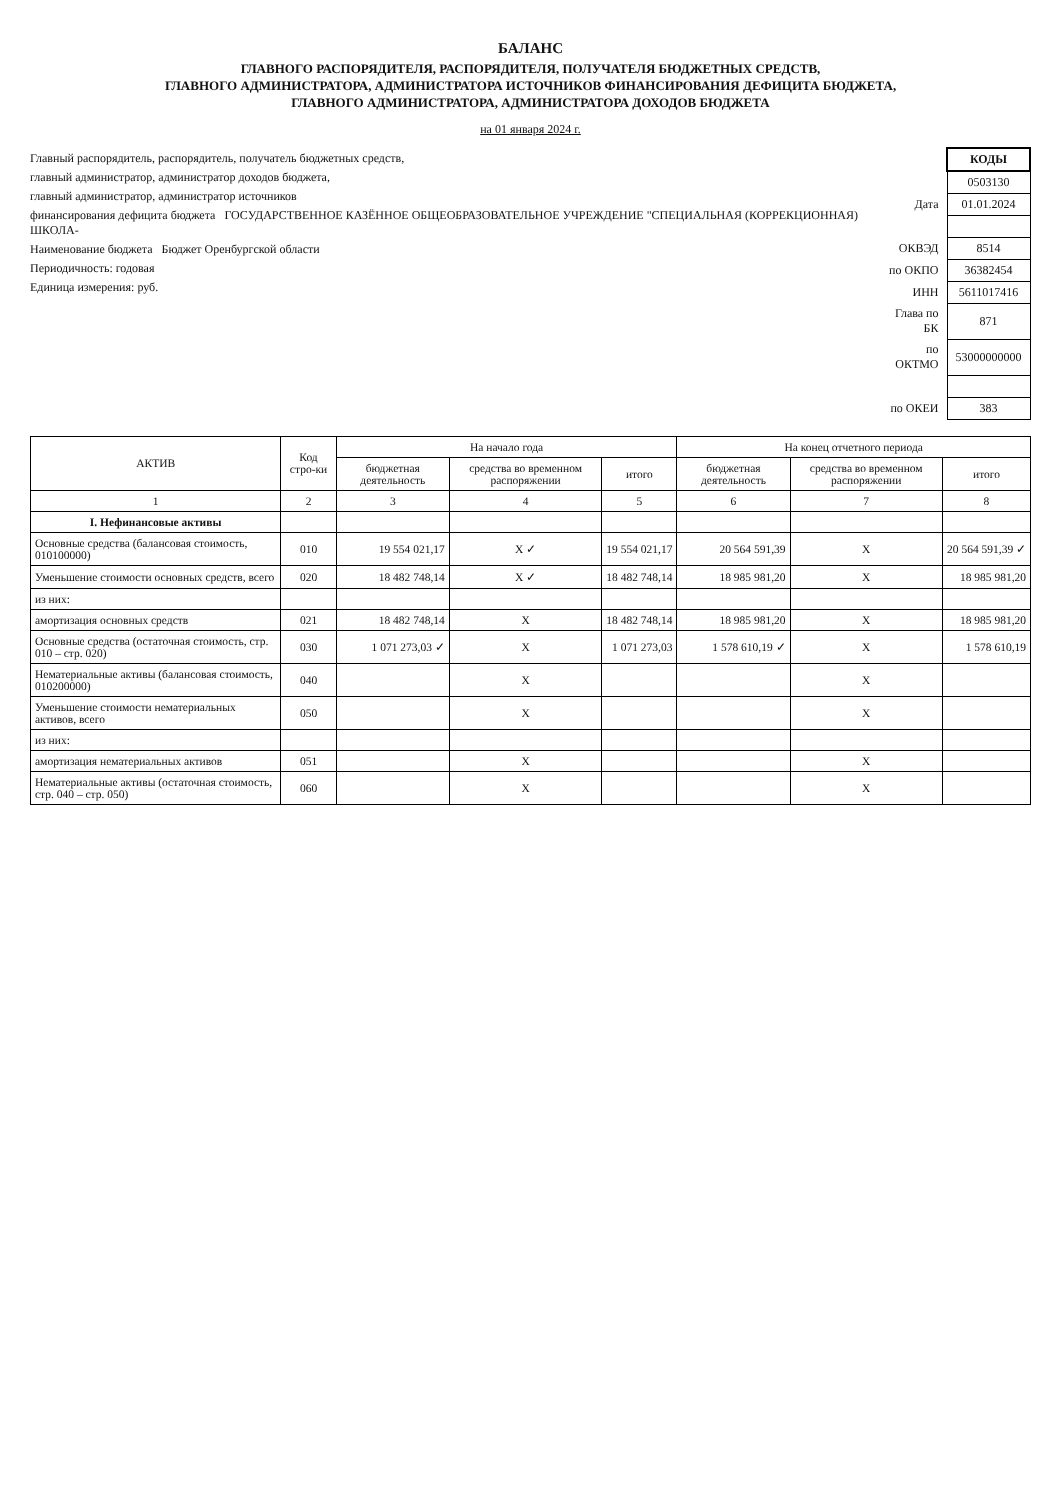БАЛАНС
ГЛАВНОГО РАСПОРЯДИТЕЛЯ, РАСПОРЯДИТЕЛЯ, ПОЛУЧАТЕЛЯ БЮДЖЕТНЫХ СРЕДСТВ,
ГЛАВНОГО АДМИНИСТРАТОРА, АДМИНИСТРАТОРА ИСТОЧНИКОВ ФИНАНСИРОВАНИЯ ДЕФИЦИТА БЮДЖЕТА,
ГЛАВНОГО АДМИНИСТРАТОРА, АДМИНИСТРАТОРА ДОХОДОВ БЮДЖЕТА
на 01 января 2024 г.
Главный распорядитель, распорядитель, получатель бюджетных средств,
главный администратор, администратор доходов бюджета,
главный администратор, администратор источников
финансирования дефицита бюджета ГОСУДАРСТВЕННОЕ КАЗЁННОЕ ОБЩЕОБРАЗОВАТЕЛЬНОЕ УЧРЕЖДЕНИЕ "СПЕЦИАЛЬНАЯ (КОРРЕКЦИОННАЯ) ШКОЛА-
Наименование бюджета Бюджет Оренбургской области
Периодичность: годовая
Единица измерения: руб.
| | КОДЫ |
| | 0503130 |
| Дата | 01.01.2024 |
| ОКВЭД | 8514 |
| по ОКПО | 36382454 |
| ИНН | 5611017416 |
| Глава по БК | 871 |
| по ОКТМО | 53000000000 |
| по ОКЕИ | 383 |
| АКТИВ | Код стро-ки | На начало года | | | На конец отчетного периода | | |
| --- | --- | --- | --- | --- | --- | --- | --- |
| | | бюджетная деятельность | средства во временном распоряжении | итого | бюджетная деятельность | средства во временном распоряжении | итого |
| 1 | 2 | 3 | 4 | 5 | 6 | 7 | 8 |
| I. Нефинансовые активы | | | | | | | |
| Основные средства (балансовая стоимость, 010100000) | 010 | 19 554 021,17 | X ✓ | 19 554 021,17 | 20 564 591,39 | X | 20 564 591,39 ✓ |
| Уменьшение стоимости основных средств, всего | 020 | 18 482 748,14 | X ✓ | 18 482 748,14 | 18 985 981,20 | X | 18 985 981,20 |
| из них: | | | | | | | |
| амортизация основных средств | 021 | 18 482 748,14 | X | 18 482 748,14 | 18 985 981,20 | X | 18 985 981,20 |
| Основные средства (остаточная стоимость, стр. 010 – стр. 020) | 030 | 1 071 273,03 ✓ | X | 1 071 273,03 | 1 578 610,19 ✓ | X | 1 578 610,19 |
| Нематериальные активы (балансовая стоимость, 010200000) | 040 | | X | | | X | |
| Уменьшение стоимости нематериальных активов, всего | 050 | | X | | | X | |
| из них: | | | | | | | |
| амортизация нематериальных активов | 051 | | X | | | X | |
| Нематериальные активы (остаточная стоимость, стр. 040 – стр. 050) | 060 | | X | | | X | |